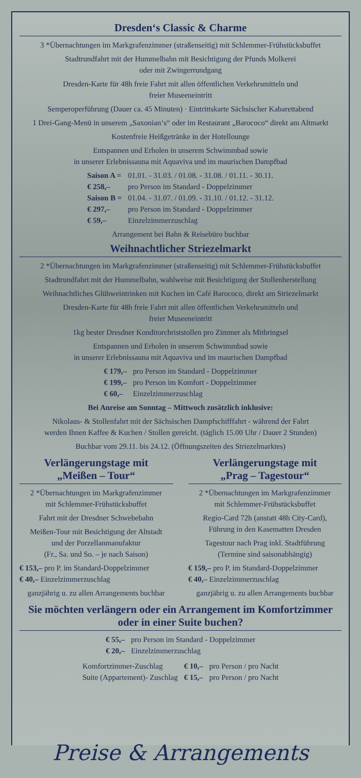Dresden‘s Classic & Charme
3 *Übernachtungen im Markgrafenzimmer (straßenseitig) mit Schlemmer-Frühstücksbuffet
Stadtrundfahrt mit der Hummelbahn mit Besichtigung der Pfunds Molkerei
oder mit Zwingerrundgang
Dresden-Karte für 48h freie Fahrt mit allen öffentlichen Verkehrsmitteln und
freier Museeneintritt
Semperoperführung (Dauer ca. 45 Minuten) · Eintrittskarte Sächsischer Kabarettabend
1 Drei-Gang-Menü in unserem „Saxonian‘s“ oder im Restaurant „Barococo“ direkt am Altmarkt
Kostenfreie Heißgetränke in der Hotellounge
Entspannen und Erholen in unserem Schwimmbad sowie
in unserer Erlebnissauna mit Aquaviva und im maurischen Dampfbad
| Saison A = | 01.01. - 31.03. / 01.08. - 31.08. / 01.11. - 30.11. |
| € 258,– | pro Person im Standard - Doppelzimmer |
| Saison B = | 01.04. - 31.07. / 01.09. - 31.10. / 01.12. - 31.12. |
| € 297,– | pro Person im Standard - Doppelzimmer |
| € 59,– | Einzelzimmerzuschlag |
Arrangement bei Bahn & Reisebüro buchbar
Weihnachtlicher Striezelmarkt
2 *Übernachtungen im Markgrafenzimmer (straßenseitig) mit Schlemmer-Frühstücksbuffet
Stadtrundfahrt mit der Hummelbahn, wahlweise mit Besichtigung der Stollenherstellung
Weihnachtliches Glühweintrinken mit Kuchen im Café Barococo, direkt am Striezelmarkt
Dresden-Karte für 48h freie Fahrt mit allen öffentlichen Verkehrsmitteln und
freier Museeneintritt
1kg bester Dresdner Konditorchriststollen pro Zimmer als Mitbringsel
Entspannen und Erholen in unserem Schwimmbad sowie
in unserer Erlebnissauna mit Aquaviva und im maurischen Dampfbad
| € 179,– | pro Person im Standard - Doppelzimmer |
| € 199,– | pro Person im Komfort - Doppelzimmer |
| € 60,– | Einzelzimmerzuschlag |
Bei Anreise am Sonntag – Mittwoch zusätzlich inklusive:
Nikolaus- & Stollenfahrt mit der Sächsischen Dampfschifffahrt - während der Fahrt
werden Ihnen Kaffee & Kuchen / Stollen gereicht. (täglich 15.00 Uhr / Dauer 2 Stunden)
Buchbar vom 29.11. bis 24.12. (Öffnungszeiten des Striezelmarktes)
Verlängerungstage mit
„Meißen – Tour“
2 *Übernachtungen im Markgrafenzimmer
mit Schlemmer-Frühstücksbuffet
Fahrt mit der Dresdner Schwebebahn
Meißen-Tour mit Besichtigung der Altstadt
und der Porzellanmanufaktur
(Fr., Sa. und So. – je nach Saison)
€ 153,– pro P. im Standard-Doppelzimmer
€ 40,– Einzelzimmerzuschlag
ganzjährig u. zu allen Arrangements buchbar
Verlängerungstage mit
„Prag – Tagestour“
2 *Übernachtungen im Markgrafenzimmer
mit Schlemmer-Frühstücksbuffet
Regio-Card 72h (anstatt 48h City-Card),
Führung in den Kasematten Dresden
Tagestour nach Prag inkl. Stadtführung
(Termine sind saisonabhängig)
€ 159,– pro P. im Standard-Doppelzimmer
€ 40,– Einzelzimmerzuschlag
ganzjährig u. zu allen Arrangements buchbar
Sie möchten verlängern oder ein Arrangement im Komfortzimmer
oder in einer Suite buchen?
| € 55,– | pro Person im Standard - Doppelzimmer |
| € 20,– | Einzelzimmerzuschlag |
| Komfortzimmer-Zuschlag | € 10,– | pro Person / pro Nacht |
| Suite (Appartement)- Zuschlag | € 15,– | pro Person / pro Nacht |
Preise & Arrangements